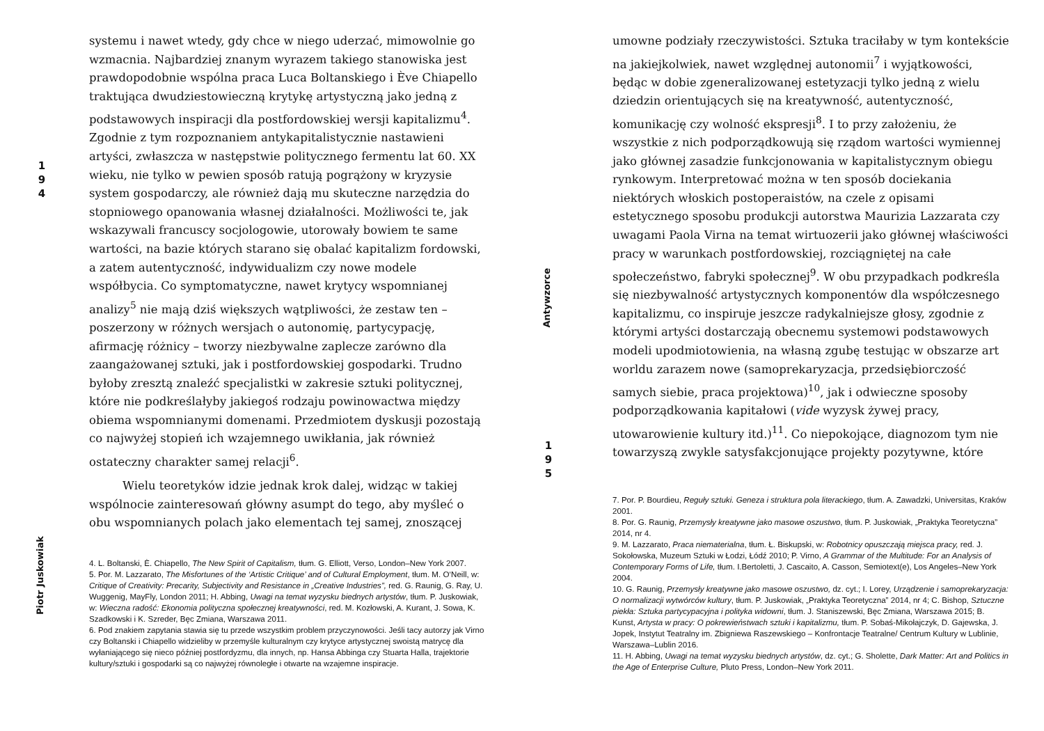1
9
4
Piotr Juskowiak
systemu i nawet wtedy, gdy chce w niego uderzać, mimowolnie go wzmacnia. Najbardziej znanym wyrazem takiego stanowiska jest prawdopodobnie wspólna praca Luca Boltanskiego i Ève Chiapello traktująca dwudziestowieczną krytykę artystyczną jako jedną z podstawowych inspiracji dla postfordowskiej wersji kapitalizmu<sup>4</sup>. Zgodnie z tym rozpoznaniem antykapitalistycznie nastawieni artyści, zwłaszcza w następstwie politycznego fermentu lat 60. XX wieku, nie tylko w pewien sposób ratują pogrążony w kryzysie system gospodarczy, ale również dają mu skuteczne narzędzia do stopniowego opanowania własnej działalności. Możliwości te, jak wskazywali francuscy socjologowie, utorowały bowiem te same wartości, na bazie których starano się obalać kapitalizm fordowski, a zatem autentyczność, indywidualizm czy nowe modele współbycia. Co symptomatyczne, nawet krytycy wspomnianej analizy<sup>5</sup> nie mają dziś większych wątpliwości, że zestaw ten – poszerzony w różnych wersjach o autonomię, partycypację, afirmację różnicy – tworzy niezbywalne zaplecze zarówno dla zaangażowanej sztuki, jak i postfordowskiej gospodarki. Trudno byłoby zresztą znaleźć specjalistki w zakresie sztuki politycznej, które nie podkreślałyby jakiegoś rodzaju powinowactwa między obiema wspomnianymi domenami. Przedmiotem dyskusji pozostają co najwyżej stopień ich wzajemnego uwikłania, jak również ostateczny charakter samej relacji<sup>6</sup>.
Wielu teoretyków idzie jednak krok dalej, widząc w takiej wspólnocie zainteresowań główny asumpt do tego, aby myśleć o obu wspomnianych polach jako elementach tej samej, znoszącej
4. L. Boltanski, È. Chiapello, The New Spirit of Capitalism, tłum. G. Elliott, Verso, London–New York 2007.
5. Por. M. Lazzarato, The Misfortunes of the ‘Artistic Critique’ and of Cultural Employment, tłum. M. O‘Neill, w: Critique of Creativity: Precarity, Subjectivity and Resistance in „Creative Industries”, red. G. Raunig, G. Ray, U. Wuggenig, MayFly, London 2011; H. Abbing, Uwagi na temat wyzysku biednych artystów, tłum. P. Juskowiak, w: Wieczna radość: Ekonomia polityczna społecznej kreatywności, red. M. Kozłowski, A. Kurant, J. Sowa, K. Szadkowski i K. Szreder, Bęc Zmiana, Warszawa 2011.
6. Pod znakiem zapytania stawia się tu przede wszystkim problem przyczynowości. Jeśli tacy autorzy jak Virno czy Boltanski i Chiapello widzieliby w przemyśle kulturalnym czy krytyce artystycznej swoistą matrycę dla wyłaniającego się nieco później postfordyzmu, dla innych, np. Hansa Abbinga czy Stuarta Halla, trajektorie kultury/sztuki i gospodarki są co najwyżej równoległe i otwarte na wzajemne inspiracje.
Antywzorce
1
9
5
umowne podziały rzeczywistości. Sztuka traciłaby w tym kontekście na jakiejkolwiek, nawet względnej autonomii<sup>7</sup> i wyjątkowości, będąc w dobie zgeneralizowanej estetyzacji tylko jedną z wielu dziedzin orientujących się na kreatywność, autentyczność, komunikację czy wolność ekspresji<sup>8</sup>. I to przy założeniu, że wszystkie z nich podporządkowują się rządom wartości wymiennej jako głównej zasadzie funkcjonowania w kapitalistycznym obiegu rynkowym. Interpretować można w ten sposób dociekania niektórych włoskich postoperaistów, na czele z opisami estetycznego sposobu produkcji autorstwa Maurizia Lazzarata czy uwagami Paola Virna na temat wirtuozerii jako głównej właściwości pracy w warunkach postfordowskiej, rozciągniętej na całe społeczeństwo, fabryki społecznej<sup>9</sup>. W obu przypadkach podkreśla się niezbywalność artystycznych komponentów dla współczesnego kapitalizmu, co inspiruje jeszcze radykalniejsze głosy, zgodnie z którymi artyści dostarczają obecnemu systemowi podstawowych modeli upodmiotowienia, na własną zgubę testując w obszarze art worldu zarazem nowe (samoprekaryzacja, przedsiębiorczość samych siebie, praca projektowa)<sup>10</sup>, jak i odwieczne sposoby podporządkowania kapitałowi (vide wyzysk żywej pracy, utowarowienie kultury itd.)<sup>11</sup>. Co niepokojące, diagnozom tym nie towarzyszą zwykle satysfakcjonujące projekty pozytywne, które
7. Por. P. Bourdieu, Reguły sztuki. Geneza i struktura pola literackiego, tłum. A. Zawadzki, Universitas, Kraków 2001.
8. Por. G. Raunig, Przemysły kreatywne jako masowe oszustwo, tłum. P. Juskowiak, „Praktyka Teoretyczna” 2014, nr 4.
9. M. Lazzarato, Praca niematerialna, tłum. Ł. Biskupski, w: Robotnicy opuszczają miejsca pracy, red. J. Sokołowska, Muzeum Sztuki w Łodzi, Łódź 2010; P. Virno, A Grammar of the Multitude: For an Analysis of Contemporary Forms of Life, tłum. I.Bertoletti, J. Cascaito, A. Casson, Semiotext(e), Los Angeles–New York 2004.
10. G. Raunig, Przemysły kreatywne jako masowe oszustwo, dz. cyt.; I. Lorey, Urządzenie i samoprekaryzacja: O normalizacji wytwórców kultury, tłum. P. Juskowiak, „Praktyka Teoretyczna” 2014, nr 4; C. Bishop, Sztuczne piekła: Sztuka partycypacyjna i polityka widowni, tłum. J. Staniszewski, Bęc Zmiana, Warszawa 2015; B. Kunst, Artysta w pracy: O pokrewieństwach sztuki i kapitalizmu, tłum. P. Sobaś-Mikołajczyk, D. Gajewska, J. Jopek, Instytut Teatralny im. Zbigniewa Raszewskiego – Konfrontacje Teatralne/ Centrum Kultury w Lublinie, Warszawa–Lublin 2016.
11. H. Abbing, Uwagi na temat wyzysku biednych artystów, dz. cyt.; G. Sholette, Dark Matter: Art and Politics in the Age of Enterprise Culture, Pluto Press, London–New York 2011.